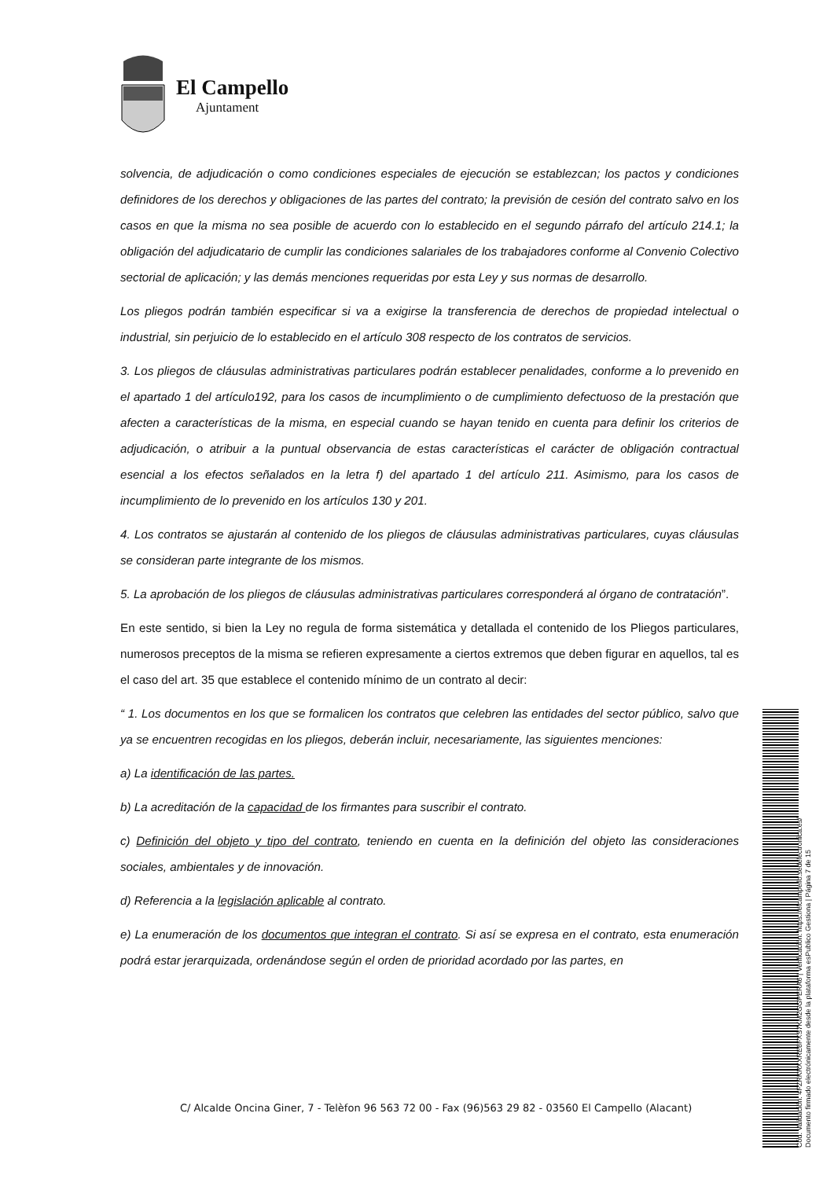El Campello
Ajuntament
solvencia, de adjudicación o como condiciones especiales de ejecución se establezcan; los pactos y condiciones definidores de los derechos y obligaciones de las partes del contrato; la previsión de cesión del contrato salvo en los casos en que la misma no sea posible de acuerdo con lo establecido en el segundo párrafo del artículo 214.1; la obligación del adjudicatario de cumplir las condiciones salariales de los trabajadores conforme al Convenio Colectivo sectorial de aplicación; y las demás menciones requeridas por esta Ley y sus normas de desarrollo.
Los pliegos podrán también especificar si va a exigirse la transferencia de derechos de propiedad intelectual o industrial, sin perjuicio de lo establecido en el artículo 308 respecto de los contratos de servicios.
3. Los pliegos de cláusulas administrativas particulares podrán establecer penalidades, conforme a lo prevenido en el apartado 1 del artículo192, para los casos de incumplimiento o de cumplimiento defectuoso de la prestación que afecten a características de la misma, en especial cuando se hayan tenido en cuenta para definir los criterios de adjudicación, o atribuir a la puntual observancia de estas características el carácter de obligación contractual esencial a los efectos señalados en la letra f) del apartado 1 del artículo 211. Asimismo, para los casos de incumplimiento de lo prevenido en los artículos 130 y 201.
4. Los contratos se ajustarán al contenido de los pliegos de cláusulas administrativas particulares, cuyas cláusulas se consideran parte integrante de los mismos.
5. La aprobación de los pliegos de cláusulas administrativas particulares corresponderá al órgano de contratación”.
En este sentido, si bien la Ley no regula de forma sistemática y detallada el contenido de los Pliegos particulares, numerosos preceptos de la misma se refieren expresamente a ciertos extremos que deben figurar en aquellos, tal es el caso del art. 35 que establece el contenido mínimo de un contrato al decir:
“ 1. Los documentos en los que se formalicen los contratos que celebren las entidades del sector público, salvo que ya se encuentren recogidas en los pliegos, deberán incluir, necesariamente, las siguientes menciones:
a) La identificación de las partes.
b) La acreditación de la capacidad de los firmantes para suscribir el contrato.
c) Definición del objeto y tipo del contrato, teniendo en cuenta en la definición del objeto las consideraciones sociales, ambientales y de innovación.
d) Referencia a la legislación aplicable al contrato.
e) La enumeración de los documentos que integran el contrato. Si así se expresa en el contrato, esta enumeración podrá estar jerarquizada, ordenándose según el orden de prioridad acordado por las partes, en
C/ Alcalde Oncina Giner, 7 - Telèfon 96 563 72 00 - Fax (96)563 29 82 - 03560 El Campello (Alacant)
Cód. Validación: 4FZRKRXXRE6FXS7KM2GGPERA6 | Verificación: https://elcampello.sedelectronica.es/
Documento firmado electrónicamente desde la plataforma esPublico Gestiona | Página 7 de 15